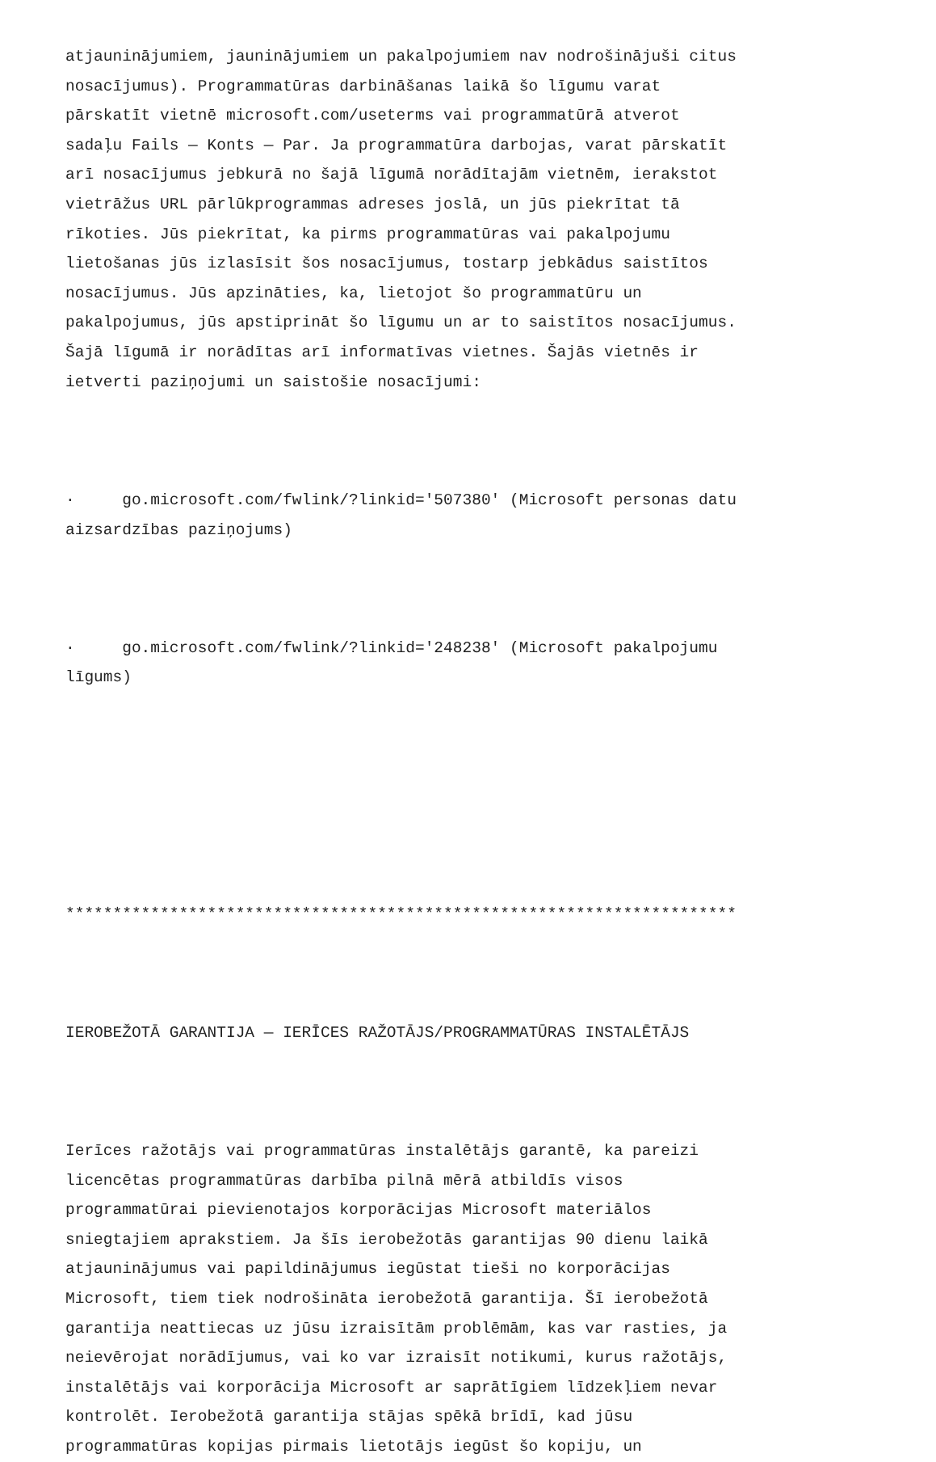atjauninājumiem, jauninājumiem un pakalpojumiem nav nodrošinājuši citus nosacījumus). Programmatūras darbināšanas laikā šo līgumu varat pārskatīt vietnē microsoft.com/useterms vai programmatūrā atverot sadaļu Fails — Konts — Par. Ja programmatūra darbojas, varat pārskatīt arī nosacījumus jebkurā no šajā līgumā norādītajām vietnēm, ierakstot vietrāžus URL pārlūkprogrammas adreses joslā, un jūs piekrītat tā rīkoties. Jūs piekrītat, ka pirms programmatūras vai pakalpojumu lietošanas jūs izlasīsit šos nosacījumus, tostarp jebkādus saistītos nosacījumus. Jūs apzināties, ka, lietojot šo programmatūru un pakalpojumus, jūs apstiprināt šo līgumu un ar to saistītos nosacījumus. Šajā līgumā ir norādītas arī informatīvas vietnes. Šajās vietnēs ir ietverti paziņojumi un saistošie nosacījumi:
· go.microsoft.com/fwlink/?linkid='507380' (Microsoft personas datu aizsardzības paziņojums)
· go.microsoft.com/fwlink/?linkid='248238' (Microsoft pakalpojumu līgums)
***********************************************************************
IEROBEŽOTĀ GARANTIJA — IERĪCES RAŽOTĀJS/PROGRAMMATŪRAS INSTALĒTĀJS
Ierīces ražotājs vai programmatūras instalētājs garantē, ka pareizi licencētas programmatūras darbība pilnā mērā atbildīs visos programmatūrai pievienotajos korporācijas Microsoft materiālos sniegtajiem aprakstiem. Ja šīs ierobežotās garantijas 90 dienu laikā atjauninājumus vai papildinājumus iegūstat tieši no korporācijas Microsoft, tiem tiek nodrošināta ierobežotā garantija. Šī ierobežotā garantija neattiecas uz jūsu izraisītām problēmām, kas var rasties, ja neievērojat norādījumus, vai ko var izraisīt notikumi, kurus ražotājs, instalētājs vai korporācija Microsoft ar saprātīgiem līdzekļiem nevar kontrolēt. Ierobežotā garantija stājas spēkā brīdī, kad jūsu programmatūras kopijas pirmais lietotājs iegūst šo kopiju, un